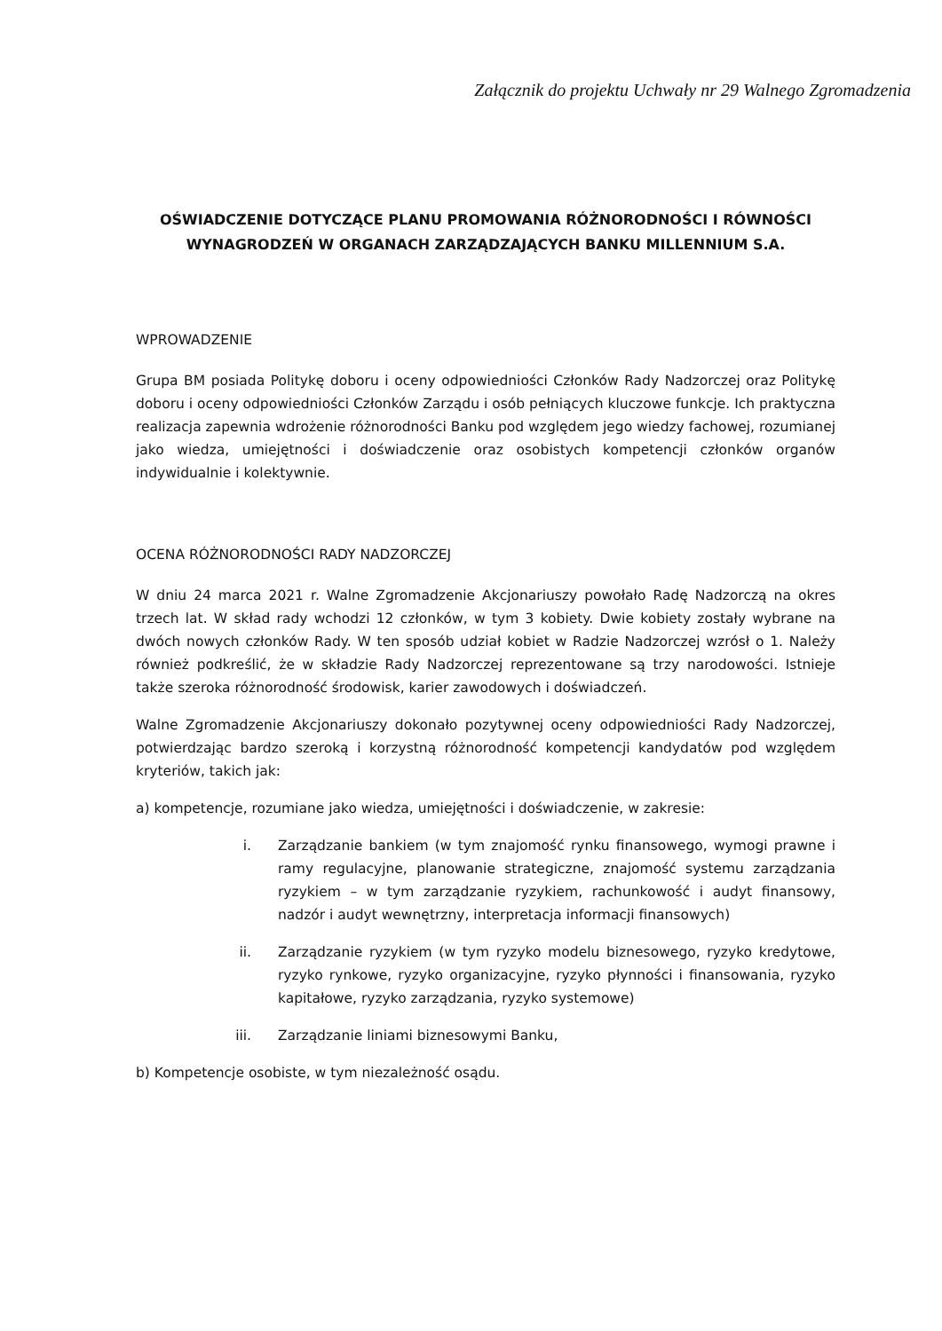Załącznik do projektu Uchwały nr 29 Walnego Zgromadzenia
OŚWIADCZENIE DOTYCZĄCE PLANU PROMOWANIA RÓŻNORODNOŚCI I RÓWNOŚCI WYNAGRODZEŃ W ORGANACH ZARZĄDZAJĄCYCH BANKU MILLENNIUM S.A.
WPROWADZENIE
Grupa BM posiada Politykę doboru i oceny odpowiedniości Członków Rady Nadzorczej oraz Politykę doboru i oceny odpowiedniości Członków Zarządu i osób pełniących kluczowe funkcje. Ich praktyczna realizacja zapewnia wdrożenie różnorodności Banku pod względem jego wiedzy fachowej, rozumianej jako wiedza, umiejętności i doświadczenie oraz osobistych kompetencji członków organów indywidualnie i kolektywnie.
OCENA RÓŻNORODNOŚCI RADY NADZORCZEJ
W dniu 24 marca 2021 r. Walne Zgromadzenie Akcjonariuszy powołało Radę Nadzorczą na okres trzech lat. W skład rady wchodzi 12 członków, w tym 3 kobiety. Dwie kobiety zostały wybrane na dwóch nowych członków Rady. W ten sposób udział kobiet w Radzie Nadzorczej wzrósł o 1. Należy również podkreślić, że w składzie Rady Nadzorczej reprezentowane są trzy narodowości. Istnieje także szeroka różnorodność środowisk, karier zawodowych i doświadczeń.
Walne Zgromadzenie Akcjonariuszy dokonało pozytywnej oceny odpowiedniości Rady Nadzorczej, potwierdzając bardzo szeroką i korzystną różnorodność kompetencji kandydatów pod względem kryteriów, takich jak:
a) kompetencje, rozumiane jako wiedza, umiejętności i doświadczenie, w zakresie:
i. Zarządzanie bankiem (w tym znajomość rynku finansowego, wymogi prawne i ramy regulacyjne, planowanie strategiczne, znajomość systemu zarządzania ryzykiem – w tym zarządzanie ryzykiem, rachunkowość i audyt finansowy, nadzór i audyt wewnętrzny, interpretacja informacji finansowych)
ii. Zarządzanie ryzykiem (w tym ryzyko modelu biznesowego, ryzyko kredytowe, ryzyko rynkowe, ryzyko organizacyjne, ryzyko płynności i finansowania, ryzyko kapitałowe, ryzyko zarządzania, ryzyko systemowe)
iii. Zarządzanie liniami biznesowymi Banku,
b) Kompetencje osobiste, w tym niezależność osądu.